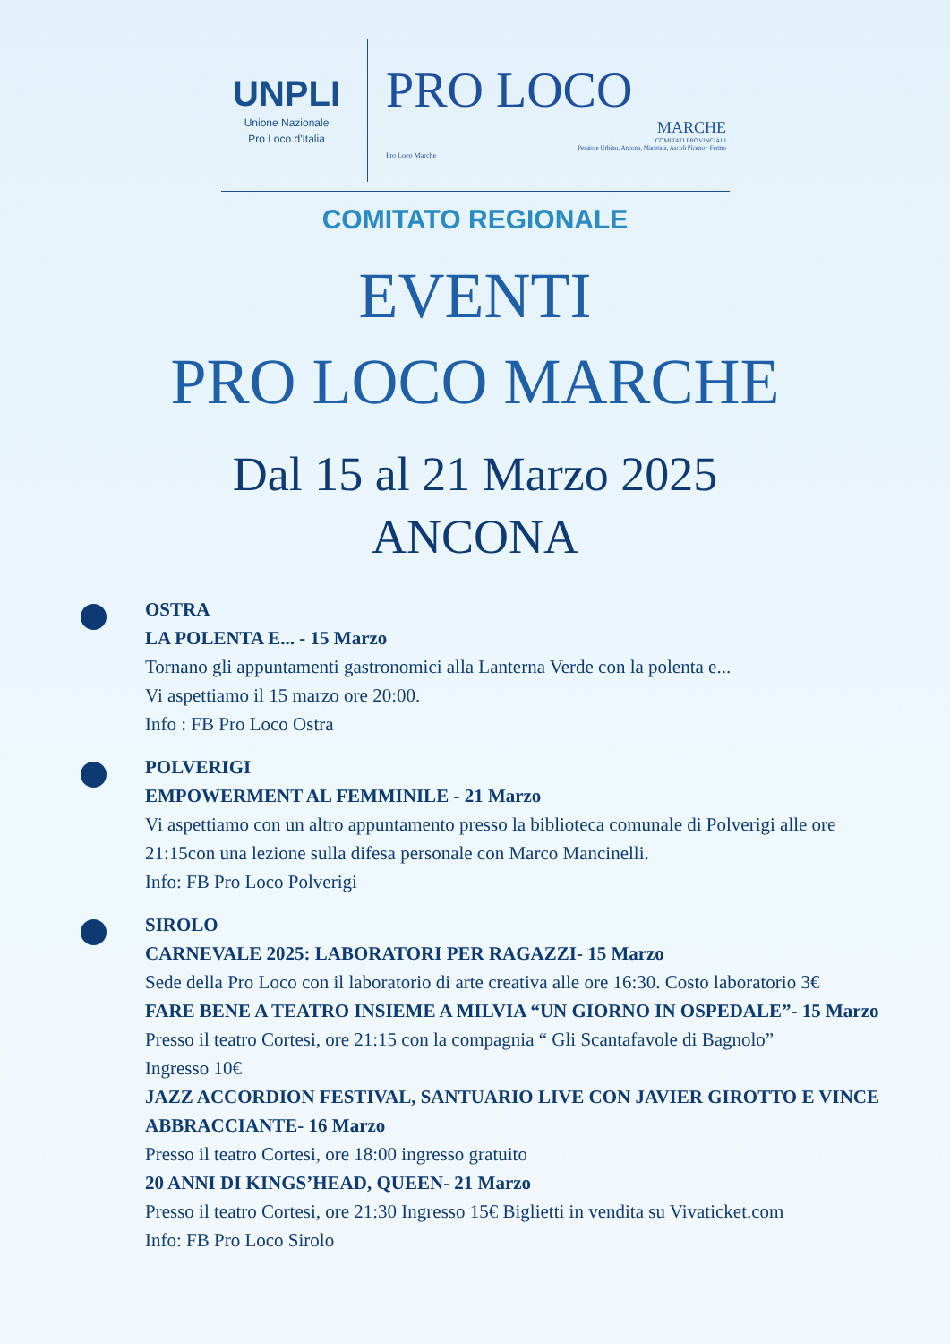UNPLI
Unione Nazionale
Pro Loco d'Italia
PRO LOCO
MARCHE
COMITATI PROVINCIALI
Pesaro e Urbino, Ancona, Macerata, Ascoli Piceno · Fermo
Pro Loco Marche
COMITATO REGIONALE
EVENTI
PRO LOCO MARCHE
Dal 15 al 21 Marzo 2025
ANCONA
OSTRA
LA POLENTA E... - 15 Marzo
Tornano gli appuntamenti gastronomici alla Lanterna Verde con la polenta e...
Vi aspettiamo il 15 marzo ore 20:00.
Info : FB Pro Loco Ostra
POLVERIGI
EMPOWERMENT AL FEMMINILE - 21 Marzo
Vi aspettiamo con un altro appuntamento presso la biblioteca comunale di Polverigi alle ore 21:15con una lezione sulla difesa personale con Marco Mancinelli.
Info: FB Pro Loco Polverigi
SIROLO
CARNEVALE 2025: LABORATORI PER RAGAZZI- 15 Marzo
Sede della Pro Loco con il laboratorio di arte creativa alle ore 16:30. Costo laboratorio 3€
FARE BENE A TEATRO INSIEME A MILVIA “UN GIORNO IN OSPEDALE”- 15 Marzo
Presso il teatro Cortesi, ore 21:15 con la compagnia “ Gli Scantafavole di Bagnolo”
Ingresso 10€
JAZZ ACCORDION FESTIVAL, SANTUARIO LIVE CON JAVIER GIROTTO E VINCE ABBRACCIANTE- 16 Marzo
Presso il teatro Cortesi, ore 18:00 ingresso gratuito
20 ANNI DI KINGS’HEAD, QUEEN- 21 Marzo
Presso il teatro Cortesi, ore 21:30 Ingresso 15€ Biglietti in vendita su Vivaticket.com
Info: FB Pro Loco Sirolo